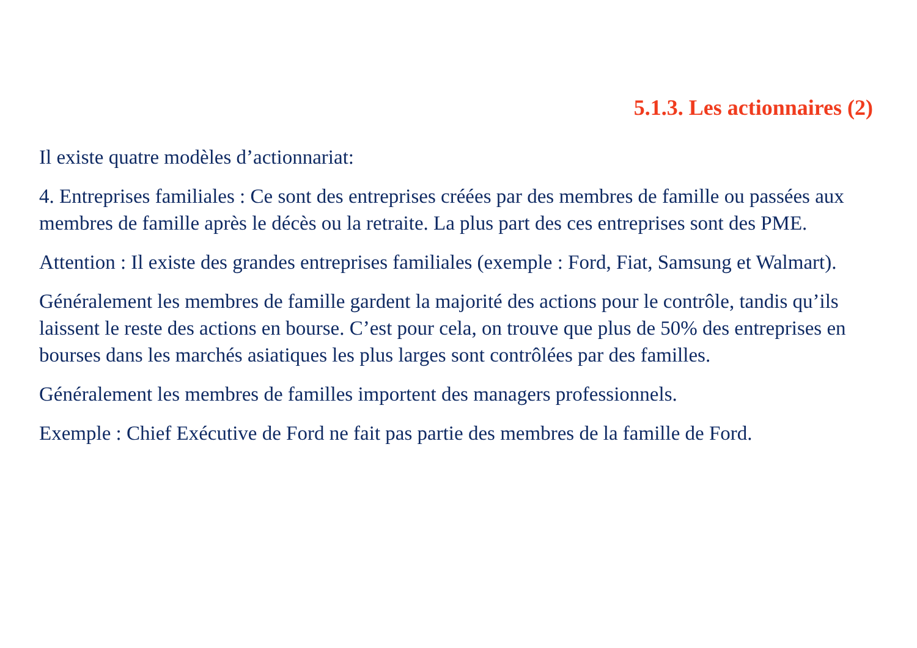5.1.3. Les actionnaires (2)
Il existe quatre modèles d’actionnariat:
4. Entreprises familiales : Ce sont des entreprises créées par des membres de famille ou passées aux membres de famille après le décès ou la retraite. La plus part des ces entreprises sont des PME.
Attention : Il existe des grandes entreprises familiales (exemple : Ford, Fiat, Samsung et Walmart).
Généralement les membres de famille gardent la majorité des actions pour le contrôle, tandis qu’ils laissent le reste des actions en bourse. C’est pour cela, on trouve que plus de 50% des entreprises en bourses dans les marchés asiatiques les plus larges sont contrôlées par des familles.
Généralement les membres de familles importent des managers professionnels.
Exemple : Chief Exécutive de Ford ne fait pas partie des membres de la famille de Ford.